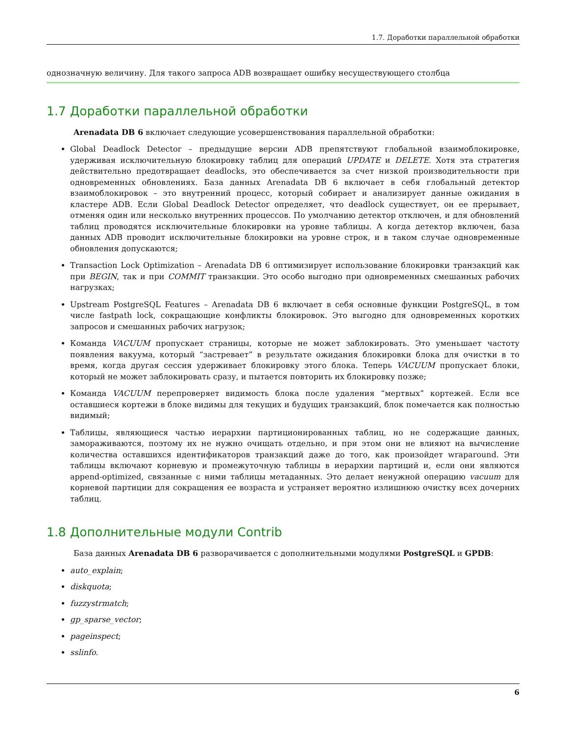1.7. Доработки параллельной обработки
однозначную величину. Для такого запроса ADB возвращает ошибку несуществующего столбца
1.7 Доработки параллельной обработки
Arenadata DB 6 включает следующие усовершенствования параллельной обработки:
Global Deadlock Detector – предыдущие версии ADB препятствуют глобальной взаимоблокировке, удерживая исключительную блокировку таблиц для операций UPDATE и DELETE. Хотя эта стратегия действительно предотвращает deadlocks, это обеспечивается за счет низкой производительности при одновременных обновлениях. База данных Arenadata DB 6 включает в себя глобальный детектор взаимоблокировок – это внутренний процесс, который собирает и анализирует данные ожидания в кластере ADB. Если Global Deadlock Detector определяет, что deadlock существует, он ее прерывает, отменяя один или несколько внутренних процессов. По умолчанию детектор отключен, и для обновлений таблиц проводятся исключительные блокировки на уровне таблицы. А когда детектор включен, база данных ADB проводит исключительные блокировки на уровне строк, и в таком случае одновременные обновления допускаются;
Transaction Lock Optimization – Arenadata DB 6 оптимизирует использование блокировки транзакций как при BEGIN, так и при COMMIT транзакции. Это особо выгодно при одновременных смешанных рабочих нагрузках;
Upstream PostgreSQL Features – Arenadata DB 6 включает в себя основные функции PostgreSQL, в том числе fastpath lock, сокращающие конфликты блокировок. Это выгодно для одновременных коротких запросов и смешанных рабочих нагрузок;
Команда VACUUM пропускает страницы, которые не может заблокировать. Это уменьшает частоту появления вакуума, который “застревает” в результате ожидания блокировки блока для очистки в то время, когда другая сессия удерживает блокировку этого блока. Теперь VACUUM пропускает блоки, который не может заблокировать сразу, и пытается повторить их блокировку позже;
Команда VACUUM перепроверяет видимость блока после удаления “мертвых” кортежей. Если все оставшиеся кортежи в блоке видимы для текущих и будущих транзакций, блок помечается как полностью видимый;
Таблицы, являющиеся частью иерархии партиционированных таблиц, но не содержащие данных, замораживаются, поэтому их не нужно очищать отдельно, и при этом они не влияют на вычисление количества оставшихся идентификаторов транзакций даже до того, как произойдет wraparound. Эти таблицы включают корневую и промежуточную таблицы в иерархии партиций и, если они являются append-optimized, связанные с ними таблицы метаданных. Это делает ненужной операцию vacuum для корневой партиции для сокращения ее возраста и устраняет вероятно излишнюю очистку всех дочерних таблиц.
1.8 Дополнительные модули Contrib
База данных Arenadata DB 6 разворачивается с дополнительными модулями PostgreSQL и GPDB:
auto_explain;
diskquota;
fuzzystrmatch;
gp_sparse_vector;
pageinspect;
sslinfo.
6